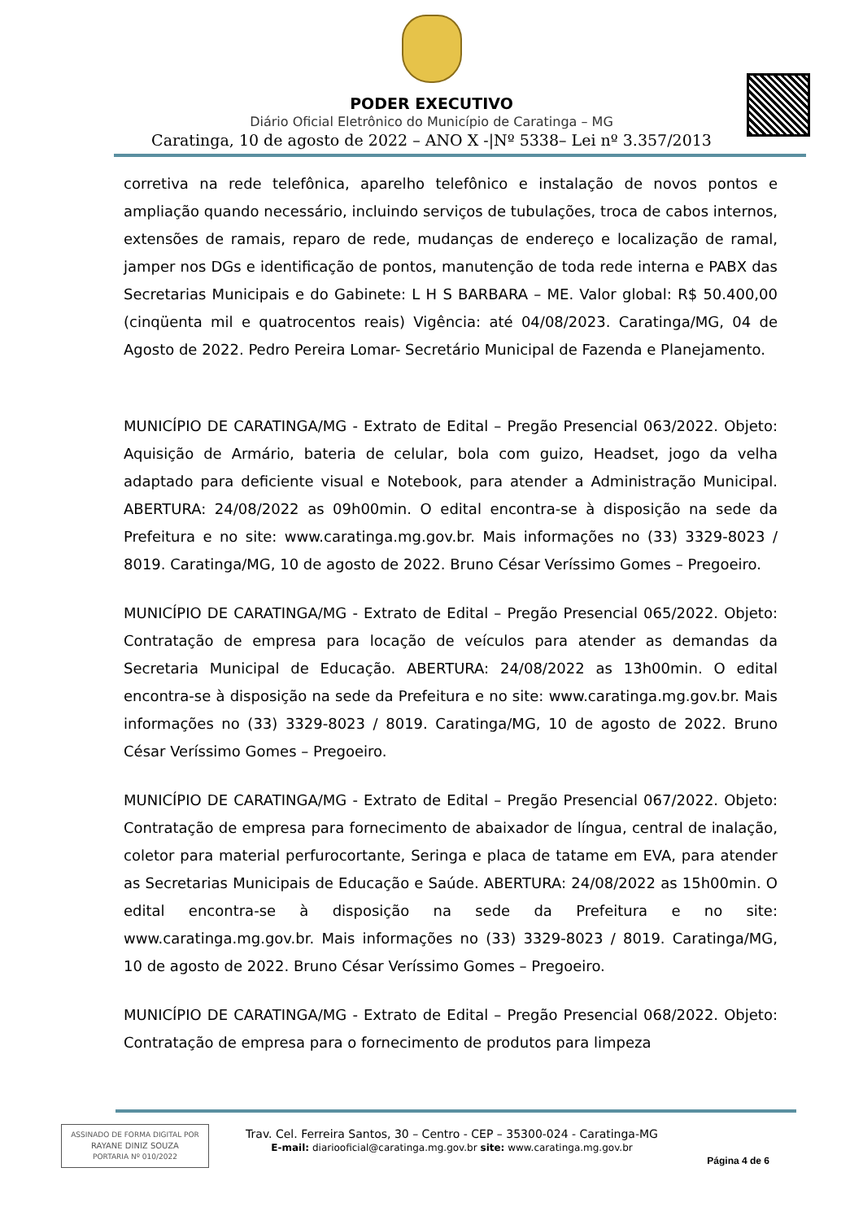PODER EXECUTIVO
Diário Oficial Eletrônico do Município de Caratinga – MG
Caratinga, 10 de agosto de 2022 – ANO X -|Nº 5338– Lei nº 3.357/2013
corretiva na rede telefônica, aparelho telefônico e instalação de novos pontos e ampliação quando necessário, incluindo serviços de tubulações, troca de cabos internos, extensões de ramais, reparo de rede, mudanças de endereço e localização de ramal, jamper nos DGs e identificação de pontos, manutenção de toda rede interna e PABX das Secretarias Municipais e do Gabinete: L H S BARBARA – ME. Valor global: R$ 50.400,00 (cinqüenta mil e quatrocentos reais) Vigência: até 04/08/2023. Caratinga/MG, 04 de Agosto de 2022. Pedro Pereira Lomar- Secretário Municipal de Fazenda e Planejamento.
MUNICÍPIO DE CARATINGA/MG - Extrato de Edital – Pregão Presencial 063/2022. Objeto: Aquisição de Armário, bateria de celular, bola com guizo, Headset, jogo da velha adaptado para deficiente visual e Notebook, para atender a Administração Municipal. ABERTURA: 24/08/2022 as 09h00min. O edital encontra-se à disposição na sede da Prefeitura e no site: www.caratinga.mg.gov.br. Mais informações no (33) 3329-8023 / 8019. Caratinga/MG, 10 de agosto de 2022. Bruno César Veríssimo Gomes – Pregoeiro.
MUNICÍPIO DE CARATINGA/MG - Extrato de Edital – Pregão Presencial 065/2022. Objeto: Contratação de empresa para locação de veículos para atender as demandas da Secretaria Municipal de Educação. ABERTURA: 24/08/2022 as 13h00min. O edital encontra-se à disposição na sede da Prefeitura e no site: www.caratinga.mg.gov.br. Mais informações no (33) 3329-8023 / 8019. Caratinga/MG, 10 de agosto de 2022. Bruno César Veríssimo Gomes – Pregoeiro.
MUNICÍPIO DE CARATINGA/MG - Extrato de Edital – Pregão Presencial 067/2022. Objeto: Contratação de empresa para fornecimento de abaixador de língua, central de inalação, coletor para material perfurocortante, Seringa e placa de tatame em EVA, para atender as Secretarias Municipais de Educação e Saúde. ABERTURA: 24/08/2022 as 15h00min. O edital encontra-se à disposição na sede da Prefeitura e no site: www.caratinga.mg.gov.br. Mais informações no (33) 3329-8023 / 8019. Caratinga/MG, 10 de agosto de 2022. Bruno César Veríssimo Gomes – Pregoeiro.
MUNICÍPIO DE CARATINGA/MG - Extrato de Edital – Pregão Presencial 068/2022. Objeto: Contratação de empresa para o fornecimento de produtos para limpeza
ASSINADO DE FORMA DIGITAL POR
RAYANE DINIZ SOUZA
PORTARIA Nº 010/2022
Trav. Cel. Ferreira Santos, 30 – Centro - CEP – 35300-024 - Caratinga-MG
E-mail: diariooficial@caratinga.mg.gov.br site: www.caratinga.mg.gov.br
Página 4 de 6